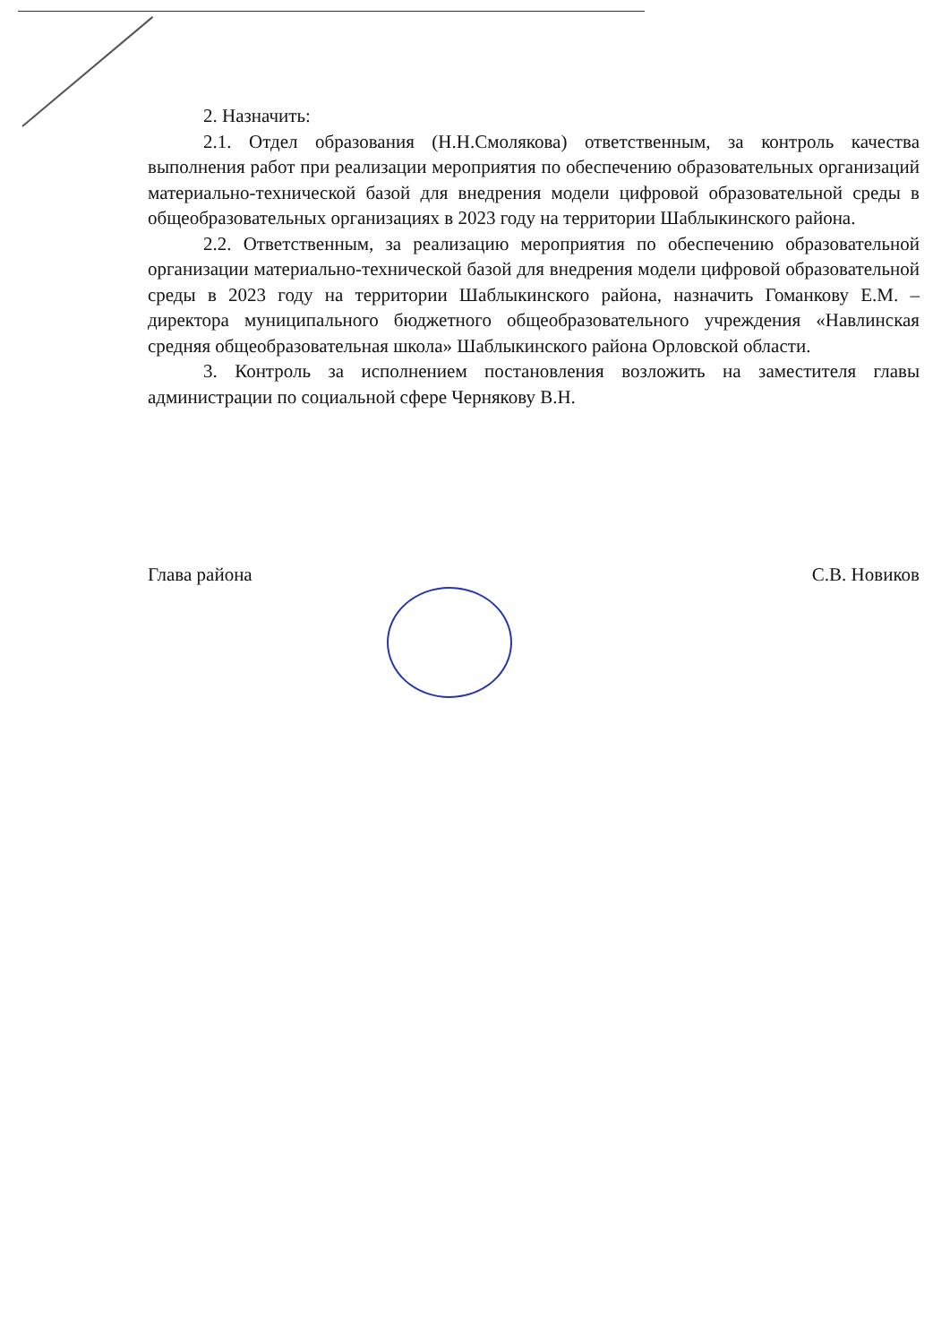2. Назначить:
2.1. Отдел образования (Н.Н.Смолякова) ответственным, за контроль качества выполнения работ при реализации мероприятия по обеспечению образовательных организаций материально-технической базой для внедрения модели цифровой образовательной среды в общеобразовательных организациях в 2023 году на территории Шаблыкинского района.
2.2. Ответственным, за реализацию мероприятия по обеспечению образовательной организации материально-технической базой для внедрения модели цифровой образовательной среды в 2023 году на территории Шаблыкинского района, назначить Гоманкову Е.М. – директора муниципального бюджетного общеобразовательного учреждения «Навлинская средняя общеобразовательная школа» Шаблыкинского района Орловской области.
3. Контроль за исполнением постановления возложить на заместителя главы администрации по социальной сфере Чернякову В.Н.
Глава района С.В. Новиков